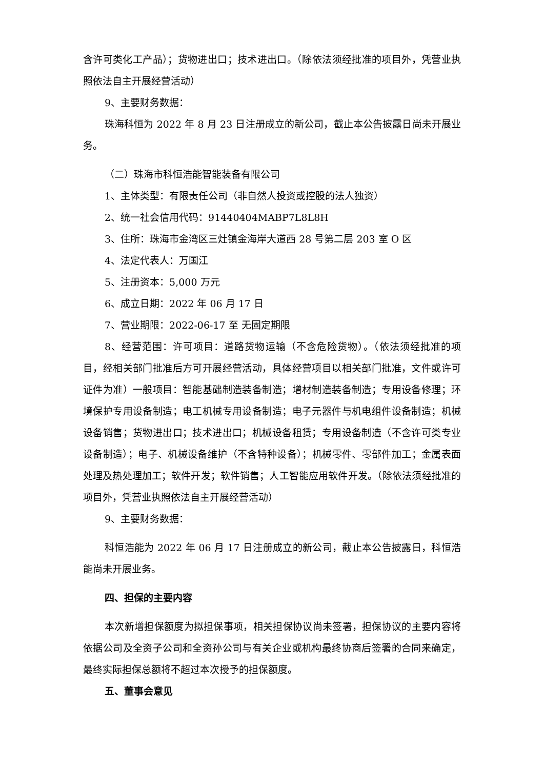含许可类化工产品）；货物进出口；技术进出口。（除依法须经批准的项目外，凭营业执照依法自主开展经营活动）
9、主要财务数据：
珠海科恒为 2022 年 8 月 23 日注册成立的新公司，截止本公告披露日尚未开展业务。
（二）珠海市科恒浩能智能装备有限公司
1、主体类型：有限责任公司（非自然人投资或控股的法人独资）
2、统一社会信用代码：91440404MABP7L8L8H
3、住所：珠海市金湾区三灶镇金海岸大道西 28 号第二层 203 室 O 区
4、法定代表人：万国江
5、注册资本：5,000 万元
6、成立日期：2022 年 06 月 17 日
7、营业期限：2022-06-17 至 无固定期限
8、经营范围：许可项目：道路货物运输（不含危险货物）。（依法须经批准的项目，经相关部门批准后方可开展经营活动，具体经营项目以相关部门批准，文件或许可证件为准）一般项目：智能基础制造装备制造；增材制造装备制造；专用设备修理；环境保护专用设备制造；电工机械专用设备制造；电子元器件与机电组件设备制造；机械设备销售；货物进出口；技术进出口；机械设备租赁；专用设备制造（不含许可类专业设备制造）；电子、机械设备维护（不含特种设备）；机械零件、零部件加工；金属表面处理及热处理加工；软件开发；软件销售；人工智能应用软件开发。（除依法须经批准的项目外，凭营业执照依法自主开展经营活动）
9、主要财务数据：
科恒浩能为 2022 年 06 月 17 日注册成立的新公司，截止本公告披露日，科恒浩能尚未开展业务。
四、担保的主要内容
本次新增担保额度为拟担保事项，相关担保协议尚未签署，担保协议的主要内容将依据公司及全资子公司和全资孙公司与有关企业或机构最终协商后签署的合同来确定，最终实际担保总额将不超过本次授予的担保额度。
五、董事会意见